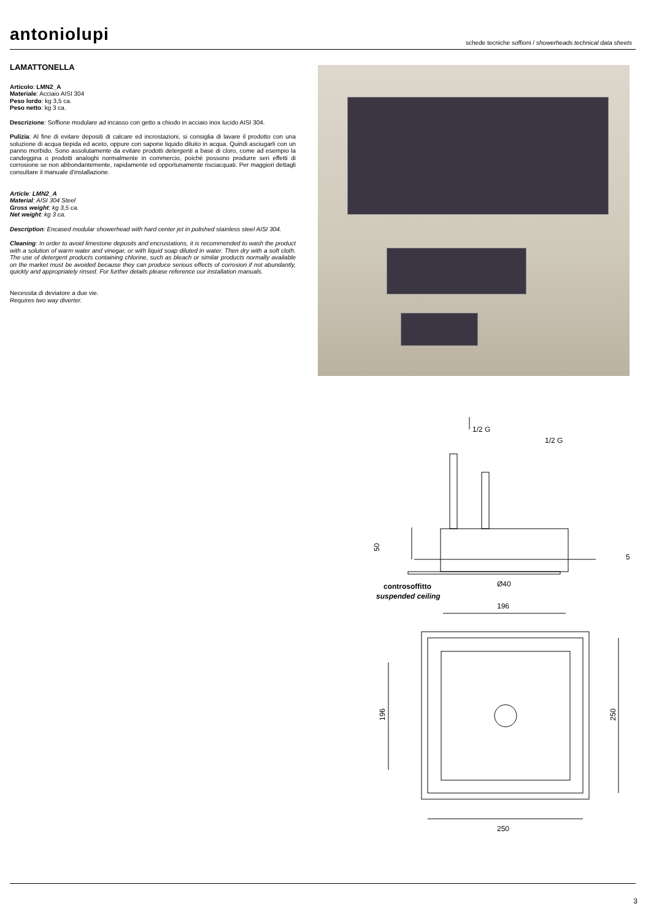antoniolupi
schede tecniche soffioni / showerheads technical data sheets
LAMATTONELLA
Articolo: LMN2_A
Materiale: Acciaio AISI 304
Peso lordo: kg 3,5 ca.
Peso netto: kg 3 ca.
Descrizione: Soffione modulare ad incasso con getto a chiodo in acciaio inox lucido AISI 304.
Pulizia: Al fine di evitare depositi di calcare ed incrostazioni, si consiglia di lavare il prodotto con una soluzione di acqua tiepida ed aceto, oppure con sapone liquido diluito in acqua. Quindi asciugarli con un panno morbido. Sono assolutamente da evitare prodotti detergenti a base di cloro, come ad esempio la candeggina o prodotti analoghi normalmente in commercio, poiché possono produrre seri effetti di corrosione se non abbondantemente, rapidamente ed opportunamente risciacquati. Per maggiori dettagli consultare il manuale d'installazione.
Article: LMN2_A
Material: AISI 304 Steel
Gross weight: kg 3,5 ca.
Net weight: kg 3 ca.
Description: Encased modular showerhead with hard center jet in polished stainless steel AISI 304.
Cleaning: In order to avoid limestone deposits and encrustations, it is recommended to wash the product with a solution of warm water and vinegar, or with liquid soap diluted in water. Then dry with a soft cloth. The use of detergent products containing chlorine, such as bleach or similar products normally available on the market must be avoided because they can produce serious effects of corrosion if not abundantly, quickly and appropriately rinsed. For further details please reference our installation manuals.
Necessita di deviatore a due vie.
Requires two way diverter.
1/2 G
1/2 G
50
5
Ø40
controsoffitto
suspended ceiling
196
196
250
250
3